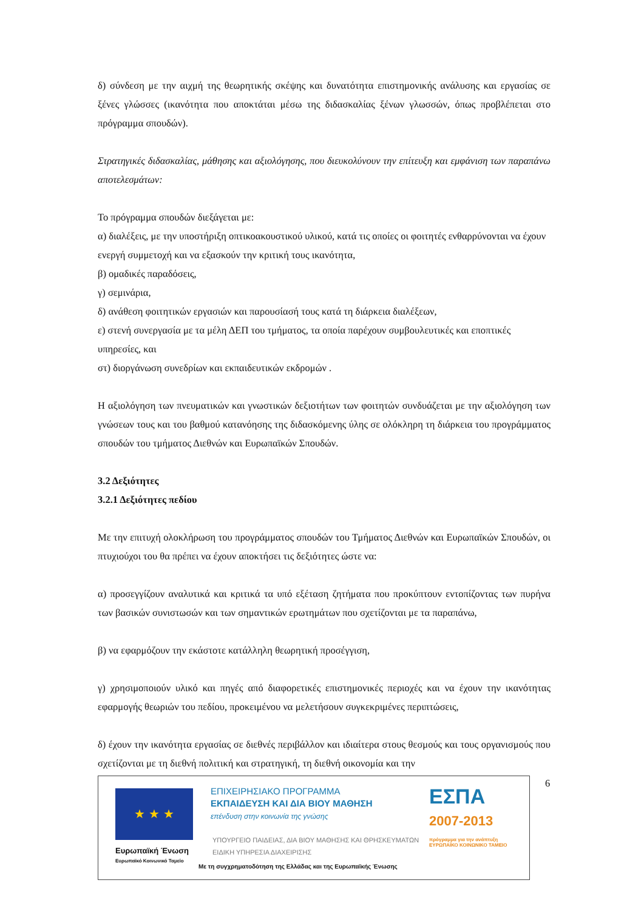δ) σύνδεση με την αιχμή της θεωρητικής σκέψης και δυνατότητα επιστημονικής ανάλυσης και εργασίας σε ξένες γλώσσες (ικανότητα που αποκτάται μέσω της διδασκαλίας ξένων γλωσσών, όπως προβλέπεται στο πρόγραμμα σπουδών).
Στρατηγικές διδασκαλίας, μάθησης και αξιολόγησης, που διευκολύνουν την επίτευξη και εμφάνιση των παραπάνω αποτελεσμάτων:
Το πρόγραμμα σπουδών διεξάγεται με:
α) διαλέξεις, με την υποστήριξη οπτικοακουστικού υλικού, κατά τις οποίες οι φοιτητές ενθαρρύνονται να έχουν ενεργή συμμετοχή και να εξασκούν την κριτική τους ικανότητα,
β) ομαδικές παραδόσεις,
γ) σεμινάρια,
δ) ανάθεση φοιτητικών εργασιών και παρουσίασή τους κατά τη διάρκεια διαλέξεων,
ε) στενή συνεργασία με τα μέλη ΔΕΠ του τμήματος, τα οποία παρέχουν συμβουλευτικές και εποπτικές υπηρεσίες, και
στ) διοργάνωση συνεδρίων και εκπαιδευτικών εκδρομών .
Η αξιολόγηση των πνευματικών και γνωστικών δεξιοτήτων των φοιτητών συνδυάζεται με την αξιολόγηση των γνώσεων τους και του βαθμού κατανόησης της διδασκόμενης ύλης σε ολόκληρη τη διάρκεια του προγράμματος σπουδών του τμήματος Διεθνών και Ευρωπαϊκών Σπουδών.
3.2 Δεξιότητες
3.2.1 Δεξιότητες πεδίου
Με την επιτυχή ολοκλήρωση του προγράμματος σπουδών του Τμήματος Διεθνών και Ευρωπαϊκών Σπουδών, οι πτυχιούχοι του θα πρέπει να έχουν αποκτήσει τις δεξιότητες ώστε να:
α) προσεγγίζουν αναλυτικά και κριτικά τα υπό εξέταση ζητήματα που προκύπτουν εντοπίζοντας των πυρήνα των βασικών συνιστωσών και των σημαντικών ερωτημάτων που σχετίζονται με τα παραπάνω,
β) να εφαρμόζουν την εκάστοτε κατάλληλη θεωρητική προσέγγιση,
γ) χρησιμοποιούν υλικό και πηγές από διαφορετικές επιστημονικές περιοχές και να έχουν την ικανότητας εφαρμογής θεωριών του πεδίου, προκειμένου να μελετήσουν συγκεκριμένες περιπτώσεις,
δ) έχουν την ικανότητα εργασίας σε διεθνές περιβάλλον και ιδιαίτερα στους θεσμούς και τους οργανισμούς που σχετίζονται με τη διεθνή πολιτική και στρατηγική, τη διεθνή οικονομία και την
6
★ ★ ★
Ευρωπαϊκή Ένωση
Ευρωπαϊκό Κοινωνικό Ταμείο
ΕΠΙΧΕΙΡΗΣΙΑΚΟ ΠΡΟΓΡΑΜΜΑ
ΕΚΠΑΙΔΕΥΣΗ ΚΑΙ ΔΙΑ ΒΙΟΥ ΜΑΘΗΣΗ
επένδυση στην κοινωνία της γνώσης
ΥΠΟΥΡΓΕΙΟ ΠΑΙΔΕΙΑΣ, ΔΙΑ ΒΙΟΥ ΜΑΘΗΣΗΣ ΚΑΙ ΘΡΗΣΚΕΥΜΑΤΩΝ
ΕΙΔΙΚΗ ΥΠΗΡΕΣΙΑ ΔΙΑΧΕΙΡΙΣΗΣ
Με τη συγχρηματοδότηση της Ελλάδας και της Ευρωπαϊκής Ένωσης
ΕΣΠΑ
2007-2013
πρόγραμμα για την ανάπτυξη
ΕΥΡΩΠΑΪΚΟ ΚΟΙΝΩΝΙΚΟ ΤΑΜΕΙΟ